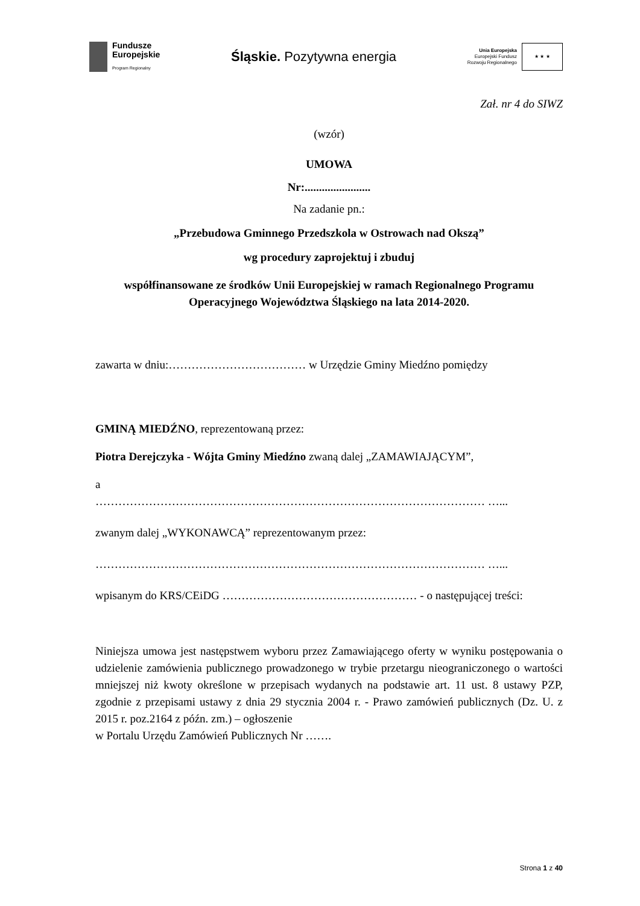Fundusze
Europejskie
Program Regionalny
Śląskie. Pozytywna energia
Unia Europejska
Europejski Fundusz
Rozwoju Regionalnego
★ ★ ★
Zał. nr 4 do SIWZ
(wzór)
UMOWA
Nr:.......................
Na zadanie pn.:
„Przebudowa Gminnego Przedszkola w Ostrowach nad Okszą”
wg procedury zaprojektuj i zbuduj
współfinansowane ze środków Unii Europejskiej w ramach Regionalnego Programu Operacyjnego Województwa Śląskiego na lata 2014-2020.
zawarta w dniu:……………………………… w Urzędzie Gminy Miedźno pomiędzy
GMINĄ MIEDŹNO, reprezentowaną przez:
Piotra Derejczyka - Wójta Gminy Miedźno zwaną dalej „ZAMAWIAJĄCYM”,
a
………………………………………………………………………………………… …...
zwanym dalej „WYKONAWCĄ” reprezentowanym przez:
………………………………………………………………………………………… …...
wpisanym do KRS/CEiDG …………………………………………… - o następującej treści:
Niniejsza umowa jest następstwem wyboru przez Zamawiającego oferty w wyniku postępowania o udzielenie zamówienia publicznego prowadzonego w trybie przetargu nieograniczonego o wartości mniejszej niż kwoty określone w przepisach wydanych na podstawie art. 11 ust. 8 ustawy PZP, zgodnie z przepisami ustawy z dnia 29 stycznia 2004 r. - Prawo zamówień publicznych (Dz. U. z 2015 r. poz.2164 z późn. zm.) – ogłoszenie
w Portalu Urzędu Zamówień Publicznych Nr …….
Strona 1 z 40